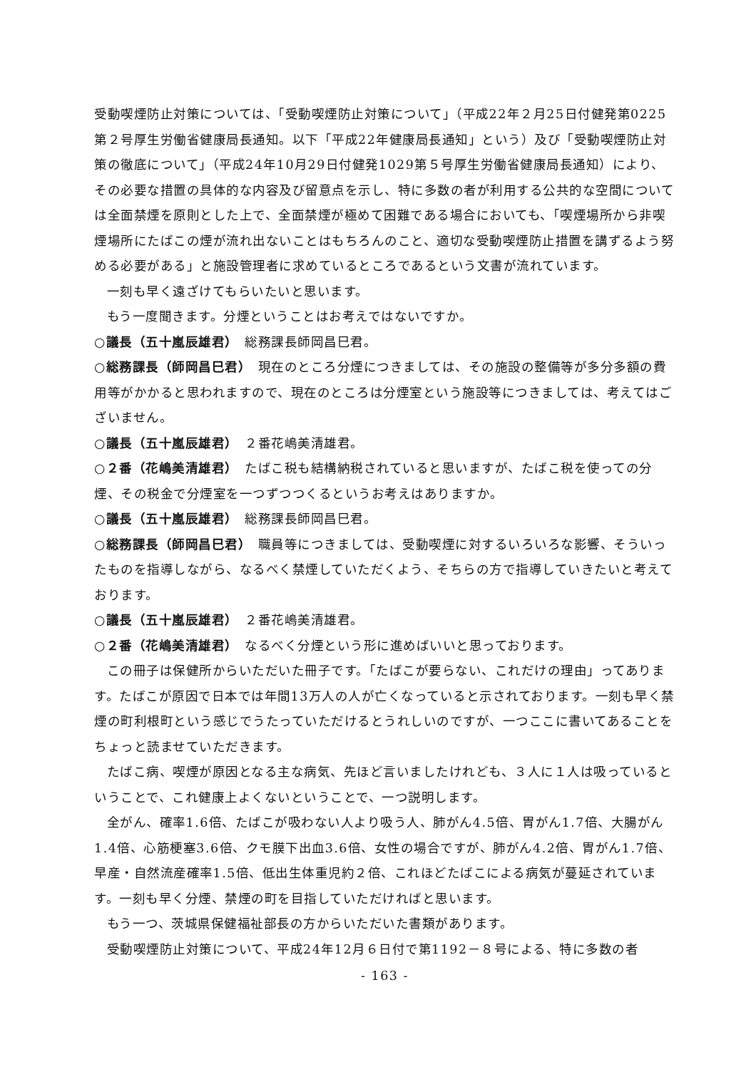受動喫煙防止対策については、「受動喫煙防止対策について」（平成22年２月25日付健発第0225第２号厚生労働省健康局長通知。以下「平成22年健康局長通知」という）及び「受動喫煙防止対策の徹底について」（平成24年10月29日付健発1029第５号厚生労働省健康局長通知）により、その必要な措置の具体的な内容及び留意点を示し、特に多数の者が利用する公共的な空間については全面禁煙を原則とした上で、全面禁煙が極めて困難である場合においても、「喫煙場所から非喫煙場所にたばこの煙が流れ出ないことはもちろんのこと、適切な受動喫煙防止措置を講ずるよう努める必要がある」と施設管理者に求めているところであるという文書が流れています。
一刻も早く遠ざけてもらいたいと思います。
もう一度聞きます。分煙ということはお考えではないですか。
○議長（五十嵐辰雄君）　総務課長師岡昌巳君。
○総務課長（師岡昌巳君）　現在のところ分煙につきましては、その施設の整備等が多分多額の費用等がかかると思われますので、現在のところは分煙室という施設等につきましては、考えてはございません。
○議長（五十嵐辰雄君）　２番花嶋美清雄君。
○２番（花嶋美清雄君）　たばこ税も結構納税されていると思いますが、たばこ税を使っての分煙、その税金で分煙室を一つずつつくるというお考えはありますか。
○議長（五十嵐辰雄君）　総務課長師岡昌巳君。
○総務課長（師岡昌巳君）　職員等につきましては、受動喫煙に対するいろいろな影響、そういったものを指導しながら、なるべく禁煙していただくよう、そちらの方で指導していきたいと考えております。
○議長（五十嵐辰雄君）　２番花嶋美清雄君。
○２番（花嶋美清雄君）　なるべく分煙という形に進めばいいと思っております。
この冊子は保健所からいただいた冊子です。「たばこが要らない、これだけの理由」ってあります。たばこが原因で日本では年間13万人の人が亡くなっていると示されております。一刻も早く禁煙の町利根町という感じでうたっていただけるとうれしいのですが、一つここに書いてあることをちょっと読ませていただきます。
たばこ病、喫煙が原因となる主な病気、先ほど言いましたけれども、３人に１人は吸っているということで、これ健康上よくないということで、一つ説明します。
全がん、確率1.6倍、たばこが吸わない人より吸う人、肺がん4.5倍、胃がん1.7倍、大腸がん1.4倍、心筋梗塞3.6倍、クモ膜下出血3.6倍、女性の場合ですが、肺がん4.2倍、胃がん1.7倍、早産・自然流産確率1.5倍、低出生体重児約２倍、これほどたばこによる病気が蔓延されています。一刻も早く分煙、禁煙の町を目指していただければと思います。
もう一つ、茨城県保健福祉部長の方からいただいた書類があります。
受動喫煙防止対策について、平成24年12月６日付で第1192－８号による、特に多数の者
- 163 -